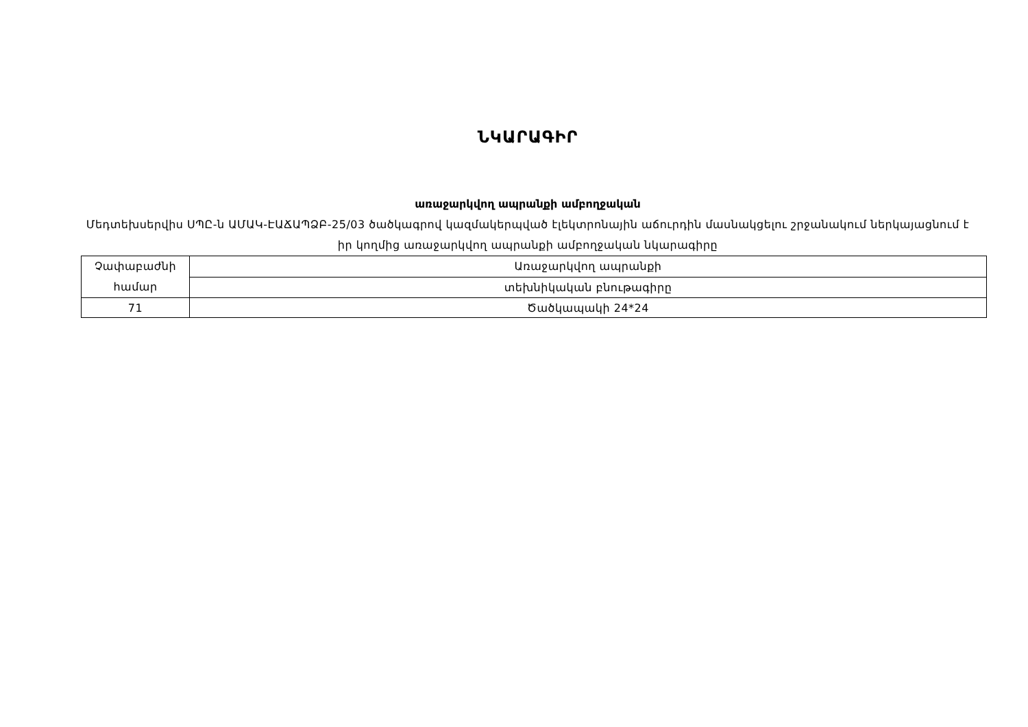ՆԿԱՐԱԳԻՐ
առաջարկվող ապրանքի ամբողջական
Մեդտեխսերվիս ՍՊԸ-ն ԱՄԱԿ-ԷԱՃԱՊՁԲ-25/03 ծածկագրով կազմակերպված էլեկտրոնային աճուրդին մասնակցելու շրջանակում ներկայացնում է իր կողմից առաջարկվող ապրանքի ամբողջական նկարագիրը
| Չափաբաժնի համար | Առաջարկվող ապրանքի |
| | տեխնիկական բնութագիրը |
| 71 | Ծածկապակի 24*24 |